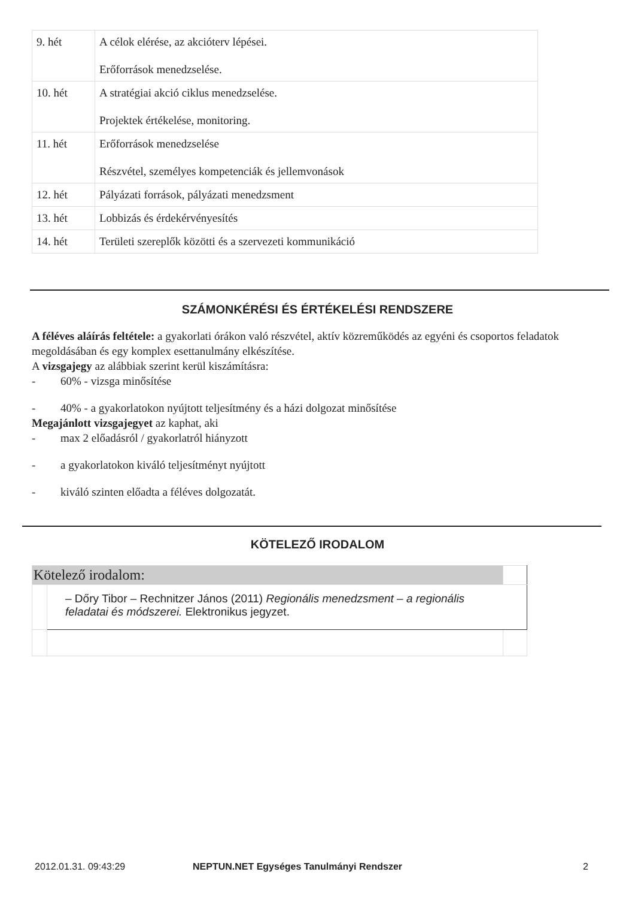| 9. hét | A célok elérése, az akcióterv lépései. Erőforrások menedzselése. |
| 10. hét | A stratégiai akció ciklus menedzselése. Projektek értékelése, monitoring. |
| 11. hét | Erőforrások menedzselése Részvétel, személyes kompetenciák és jellemvonások |
| 12. hét | Pályázati források, pályázati menedzsment |
| 13. hét | Lobbizás és érdekérvényesítés |
| 14. hét | Területi szereplők közötti és a szervezeti kommunikáció |
SZÁMONKÉRÉSI ÉS ÉRTÉKELÉSI RENDSZERE
A féléves aláírás feltétele: a gyakorlati órákon való részvétel, aktív közreműködés az egyéni és csoportos feladatok megoldásában és egy komplex esettanulmány elkészítése.
A vizsgajegy az alábbiak szerint kerül kiszámításra:
- 60% - vizsga minősítése
- 40% - a gyakorlatokon nyújtott teljesítmény és a házi dolgozat minősítése
Megajánlott vizsgajegyet az kaphat, aki
- max 2 előadásról / gyakorlatról hiányzott
- a gyakorlatokon kiváló teljesítményt nyújtott
- kiváló szinten előadta a féléves dolgozatát.
KÖTELEZŐ IRODALOM
| Kötelező irodalom: | | |
| | – Dőry Tibor – Rechnitzer János (2011) Regionális menedzsment – a regionális feladatai és módszerei. Elektronikus jegyzet. | |
2012.01.31. 09:43:29
NEPTUN.NET Egységes Tanulmányi Rendszer
2